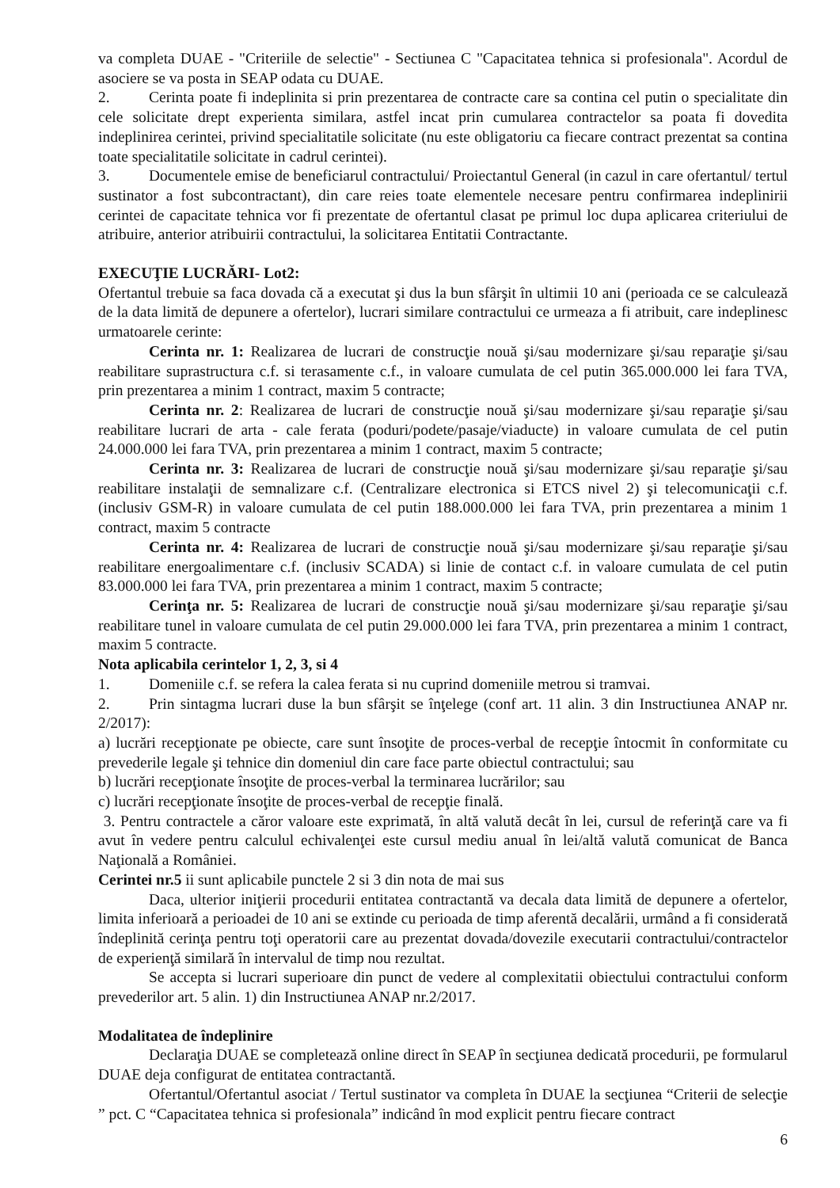va completa DUAE - "Criteriile de selectie" - Sectiunea C "Capacitatea tehnica si profesionala". Acordul de asociere se va posta in SEAP odata cu DUAE.
2. Cerinta poate fi indeplinita si prin prezentarea de contracte care sa contina cel putin o specialitate din cele solicitate drept experienta similara, astfel incat prin cumularea contractelor sa poata fi dovedita indeplinirea cerintei, privind specialitatile solicitate (nu este obligatoriu ca fiecare contract prezentat sa contina toate specialitatile solicitate in cadrul cerintei).
3. Documentele emise de beneficiarul contractului/ Proiectantul General (in cazul in care ofertantul/ tertul sustinator a fost subcontractant), din care reies toate elementele necesare pentru confirmarea indeplinirii cerintei de capacitate tehnica vor fi prezentate de ofertantul clasat pe primul loc dupa aplicarea criteriului de atribuire, anterior atribuirii contractului, la solicitarea Entitatii Contractante.
EXECUŢIE LUCRĂRI- Lot2:
Ofertantul trebuie sa faca dovada că a executat şi dus la bun sfârşit în ultimii 10 ani (perioada ce se calculează de la data limită de depunere a ofertelor), lucrari similare contractului ce urmeaza a fi atribuit, care indeplinesc urmatoarele cerinte:
Cerinta nr. 1: Realizarea de lucrari de construcţie nouă şi/sau modernizare şi/sau reparaţie şi/sau reabilitare suprastructura c.f. si terasamente c.f., in valoare cumulata de cel putin 365.000.000 lei fara TVA, prin prezentarea a minim 1 contract, maxim 5 contracte;
Cerinta nr. 2: Realizarea de lucrari de construcţie nouă şi/sau modernizare şi/sau reparaţie şi/sau reabilitare lucrari de arta - cale ferata (poduri/podete/pasaje/viaducte) in valoare cumulata de cel putin 24.000.000 lei fara TVA, prin prezentarea a minim 1 contract, maxim 5 contracte;
Cerinta nr. 3: Realizarea de lucrari de construcţie nouă şi/sau modernizare şi/sau reparaţie şi/sau reabilitare instalaţii de semnalizare c.f. (Centralizare electronica si ETCS nivel 2) şi telecomunicaţii c.f. (inclusiv GSM-R) in valoare cumulata de cel putin 188.000.000 lei fara TVA, prin prezentarea a minim 1 contract, maxim 5 contracte
Cerinta nr. 4: Realizarea de lucrari de construcţie nouă şi/sau modernizare şi/sau reparaţie şi/sau reabilitare energoalimentare c.f. (inclusiv SCADA) si linie de contact c.f. in valoare cumulata de cel putin 83.000.000 lei fara TVA, prin prezentarea a minim 1 contract, maxim 5 contracte;
Cerinţa nr. 5: Realizarea de lucrari de construcţie nouă şi/sau modernizare şi/sau reparaţie şi/sau reabilitare tunel in valoare cumulata de cel putin 29.000.000 lei fara TVA, prin prezentarea a minim 1 contract, maxim 5 contracte.
Nota aplicabila cerintelor 1, 2, 3, si 4
1. Domeniile c.f. se refera la calea ferata si nu cuprind domeniile metrou si tramvai.
2. Prin sintagma lucrari duse la bun sfârşit se înţelege (conf art. 11 alin. 3 din Instructiunea ANAP nr. 2/2017):
a) lucrări recepţionate pe obiecte, care sunt însoţite de proces-verbal de recepţie întocmit în conformitate cu prevederile legale şi tehnice din domeniul din care face parte obiectul contractului; sau
b) lucrări recepţionate însoţite de proces-verbal la terminarea lucrărilor; sau
c) lucrări recepţionate însoţite de proces-verbal de recepţie finală.
3. Pentru contractele a căror valoare este exprimată, în altă valută decât în lei, cursul de referinţă care va fi avut în vedere pentru calculul echivalenţei este cursul mediu anual în lei/altă valută comunicat de Banca Naţională a României.
Cerintei nr.5 ii sunt aplicabile punctele 2 si 3 din nota de mai sus
Daca, ulterior iniţierii procedurii entitatea contractantă va decala data limită de depunere a ofertelor, limita inferioară a perioadei de 10 ani se extinde cu perioada de timp aferentă decalării, urmând a fi considerată îndeplinită cerinţa pentru toţi operatorii care au prezentat dovada/dovezile executarii contractului/contractelor de experienţă similară în intervalul de timp nou rezultat.
Se accepta si lucrari superioare din punct de vedere al complexitatii obiectului contractului conform prevederilor art. 5 alin. 1) din Instructiunea ANAP nr.2/2017.
Modalitatea de îndeplinire
Declaraţia DUAE se completează online direct în SEAP în secţiunea dedicată procedurii, pe formularul DUAE deja configurat de entitatea contractantă.
Ofertantul/Ofertantul asociat / Tertul sustinator va completa în DUAE la secţiunea “Criterii de selecţie ” pct. C “Capacitatea tehnica si profesionala” indicând în mod explicit pentru fiecare contract
6